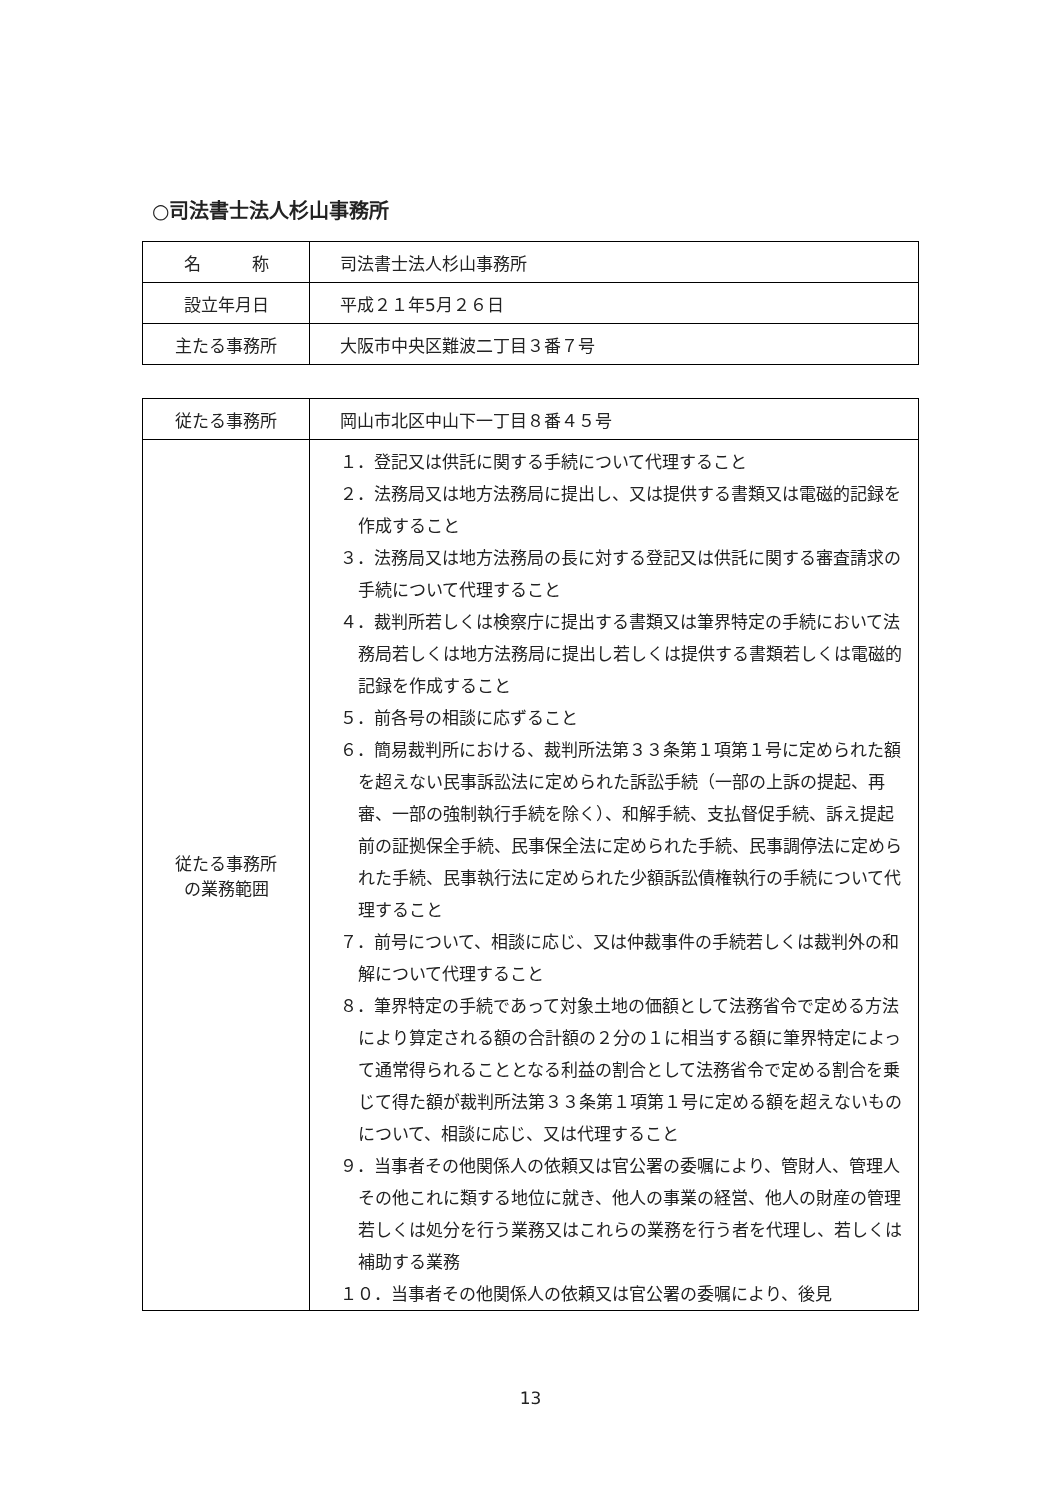○司法書士法人杉山事務所
| 名 称 | 司法書士法人杉山事務所 |
| 設立年月日 | 平成２１年5月２６日 |
| 主たる事務所 | 大阪市中央区難波二丁目３番７号 |
| 従たる事務所 | 岡山市北区中山下一丁目８番４５号 |
| 従たる事務所 の業務範囲 | １．登記又は供託に関する手続について代理すること ２．法務局又は地方法務局に提出し、又は提供する書類又は電磁的記録を作成すること ３．法務局又は地方法務局の長に対する登記又は供託に関する審査請求の手続について代理すること ４．裁判所若しくは検察庁に提出する書類又は筆界特定の手続において法務局若しくは地方法務局に提出し若しくは提供する書類若しくは電磁的記録を作成すること ５．前各号の相談に応ずること ６．簡易裁判所における、裁判所法第３３条第１項第１号に定められた額を超えない民事訴訟法に定められた訴訟手続（一部の上訴の提起、再審、一部の強制執行手続を除く）、和解手続、支払督促手続、訴え提起前の証拠保全手続、民事保全法に定められた手続、民事調停法に定められた手続、民事執行法に定められた少額訴訟債権執行の手続について代理すること ７．前号について、相談に応じ、又は仲裁事件の手続若しくは裁判外の和解について代理すること ８．筆界特定の手続であって対象土地の価額として法務省令で定める方法により算定される額の合計額の２分の１に相当する額に筆界特定によって通常得られることとなる利益の割合として法務省令で定める割合を乗じて得た額が裁判所法第３３条第１項第１号に定める額を超えないものについて、相談に応じ、又は代理すること ９．当事者その他関係人の依頼又は官公署の委嘱により、管財人、管理人その他これに類する地位に就き、他人の事業の経営、他人の財産の管理若しくは処分を行う業務又はこれらの業務を行う者を代理し、若しくは補助する業務 １０．当事者その他関係人の依頼又は官公署の委嘱により、後見 |
13